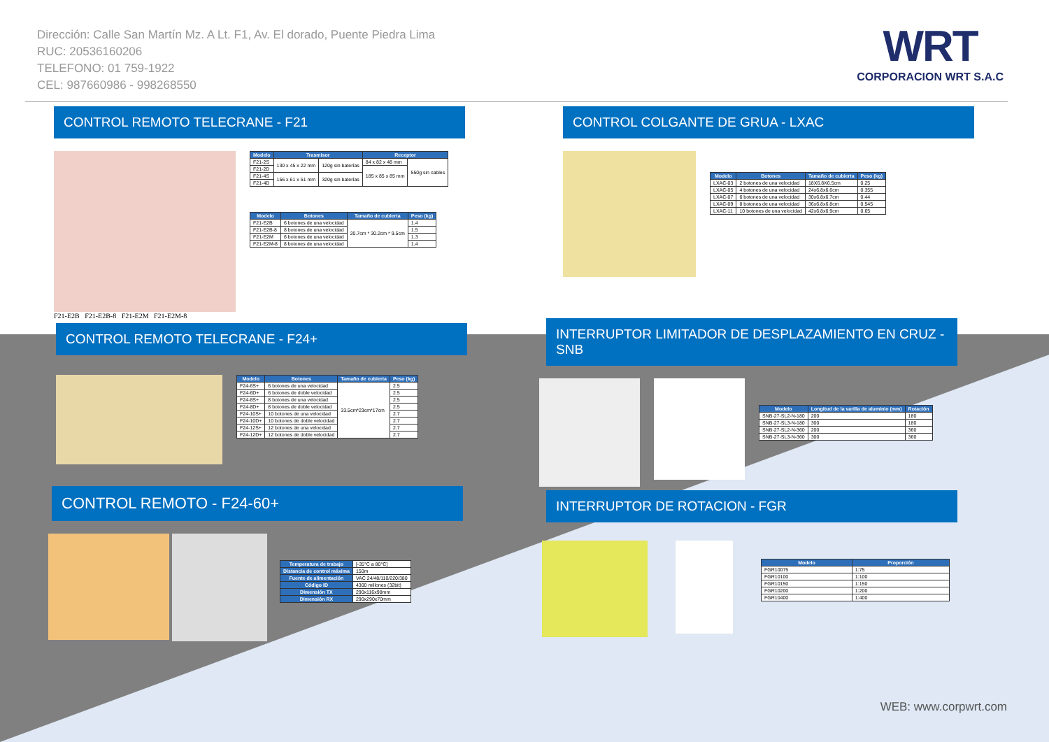Dirección: Calle San Martín Mz. A Lt. F1, Av. El dorado, Puente Piedra Lima
RUC: 20536160206
TELEFONO: 01 759-1922
CEL: 987660986 - 998268550
WRT
CORPORACION WRT S.A.C
CONTROL REMOTO TELECRANE - F21
| Modelo | Trasmisor | | Receptor | |
| --- | --- | --- | --- | --- |
| F21-2S | 130 x 45 x 22 mm | 120g sin baterías | 84 x 82 x 48 mm | 550g sin cables |
| F21-2D | | | 185 x 85 x 85 mm | |
| F21-4S | 156 x 61 x 51 mm | 320g sin baterías | | |
| F21-4D | | | | |
| Modelo | Botones | Tamaño de cubierta | Peso (kg) |
| --- | --- | --- | --- |
| F21-E2B | 6 botones de una velocidad | 20.7cm * 30.2cm * 9.5cm | 1.4 |
| F21-E2B-8 | 8 botones de una velocidad | | 1.5 |
| F21-E2M | 6 botones de una velocidad | | 1.3 |
| F21-E2M-8 | 8 botones de una velocidad | | 1.4 |
F21-E2B F21-E2B-8 F21-E2M F21-E2M-8
CONTROL COLGANTE DE GRUA - LXAC
| Modelo | Botones | Tamaño de cubierta | Peso (kg) |
| --- | --- | --- | --- |
| LXAC-03 | 2 botones de una velocidad | 18X6.8X6.5cm | 0.25 |
| LXAC-05 | 4 botones de una velocidad | 24x6.8x6.6cm | 0.355 |
| LXAC-07 | 6 botones de una velocidad | 30x6.8x6.7cm | 0.44 |
| LXAC-09 | 8 botones de una velocidad | 36x6.8x6.8cm | 0.545 |
| LXAC-11 | 10 botones de una velocidad | 42x6.8x6.9cm | 0.65 |
CONTROL REMOTO TELECRANE - F24+
| Modelo | Botones | Tamaño de cubierta | Peso (kg) |
| --- | --- | --- | --- |
| F24-6S+ | 6 botones de una velocidad | 33.5cm*23cm*17cm | 2.5 |
| F24-6D+ | 6 botones de doble velocidad | | 2.5 |
| F24-8S+ | 8 botones de una velocidad | | 2.5 |
| F24-8D+ | 8 botones de doble velocidad | | 2.5 |
| F24-10S+ | 10 botones de una velocidad | | 2.7 |
| F24-10D+ | 10 botones de doble velocidad | | 2.7 |
| F24-12S+ | 12 botones de una velocidad | | 2.7 |
| F24-12D+ | 12 botones de doble velocidad | | 2.7 |
INTERRUPTOR LIMITADOR DE DESPLAZAMIENTO EN CRUZ - SNB
| Modelo | Longitud de la varilla de aluminio (mm) | Rotación |
| --- | --- | --- |
| SNB-27-SL2-N-180 | 200 | 180 |
| SNB-27-SL3-N-180 | 300 | 180 |
| SNB-27-SL2-N-360 | 200 | 360 |
| SNB-27-SL3-N-360 | 300 | 360 |
CONTROL REMOTO - F24-60+
| Temperatura de trabajo | [-35°C a 80°C] |
| Distancia de control máxima | 150m |
| Fuente de alimentación | VAC 24/48/110/220/380 |
| Código ID | 4300 millones (32bit) |
| Dimensión TX | 290x116x98mm |
| Dimensión RX | 290x290x70mm |
INTERRUPTOR DE ROTACION - FGR
| Modelo | Proporción |
| --- | --- |
| FGR10075 | 1:75 |
| FGR10100 | 1:100 |
| FGR10150 | 1:150 |
| FGR10200 | 1:200 |
| FGR10400 | 1:400 |
WEB: www.corpwrt.com